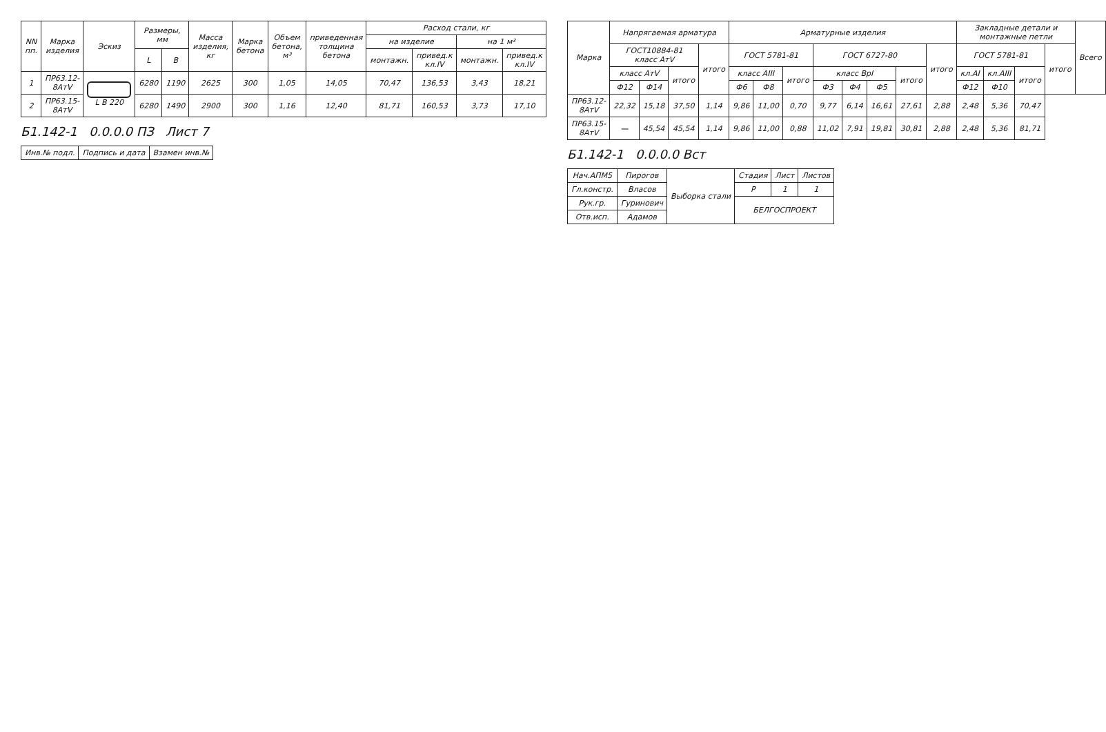| NN пп. | Марка изделия | Эскиз | Размеры, мм | | Масса изделия, кг | Марка бетона | Объем бетона, м³ | приведенная толщина бетона | Расход стали, кг | | | |
| --- | --- | --- | --- | --- | --- | --- | --- | --- | --- | --- | --- | --- |
| | | | | | | | | | на изделие | | на 1 м² | |
| | | | L | B | | | | | монтажн. | привед.к кл.IV | монтажн. | привед.к кл.IV |
| 1 | ПР63.12-8АтV | L B 220 | 6280 | 1190 | 2625 | 300 | 1,05 | 14,05 | 70,47 | 136,53 | 3,43 | 18,21 |
| 2 | ПР63.15-8АтV | | 6280 | 1490 | 2900 | 300 | 1,16 | 12,40 | 81,71 | 160,53 | 3,73 | 17,10 |
Б1.142-1 0.0.0.0 ПЗ Лист 7
| Инв.№ подл. | Подпись и дата | Взамен инв.№ |
| Марка | Напрягаемая арматура | | | | Арматурные изделия | | | | | | | | Закладные детали и монтажные петли | | | | Всего |
| --- | --- | --- | --- | --- | --- | --- | --- | --- | --- | --- | --- | --- | --- | --- | --- | --- | --- |
| | ГОСТ10884-81 класс АтV | | | итого | ГОСТ 5781-81 | | | ГОСТ 6727-80 | | | | итого | ГОСТ 5781-81 | | | итого | |
| | класс АтV | | итого | | класс АIII | | итого | класс ВрI | | | итого | | кл.АI | кл.АIII | итого | | |
| | Ф12 | Ф14 | | | Ф6 | Ф8 | | Ф3 | Ф4 | Ф5 | | | Ф12 | Ф10 | | | |
| ПР63.12-8АтV | 22,32 | 15,18 | 37,50 | 1,14 | 9,86 | 11,00 | 0,70 | 9,77 | 6,14 | 16,61 | 27,61 | 2,88 | 2,48 | 5,36 | 70,47 | | |
| ПР63.15-8АтV | — | 45,54 | 45,54 | 1,14 | 9,86 | 11,00 | 0,88 | 11,02 | 7,91 | 19,81 | 30,81 | 2,88 | 2,48 | 5,36 | 81,71 | | |
Б1.142-1 0.0.0.0 Вст
| Нач.АПМ5 | Пирогов | Выборка стали | Стадия | Лист | Листов |
| Гл.констр. | Власов | | Р | 1 | 1 |
| Рук.гр. | Гуринович | | БЕЛГОСПРОЕКТ | | |
| Отв.исп. | Адамов | | | | |